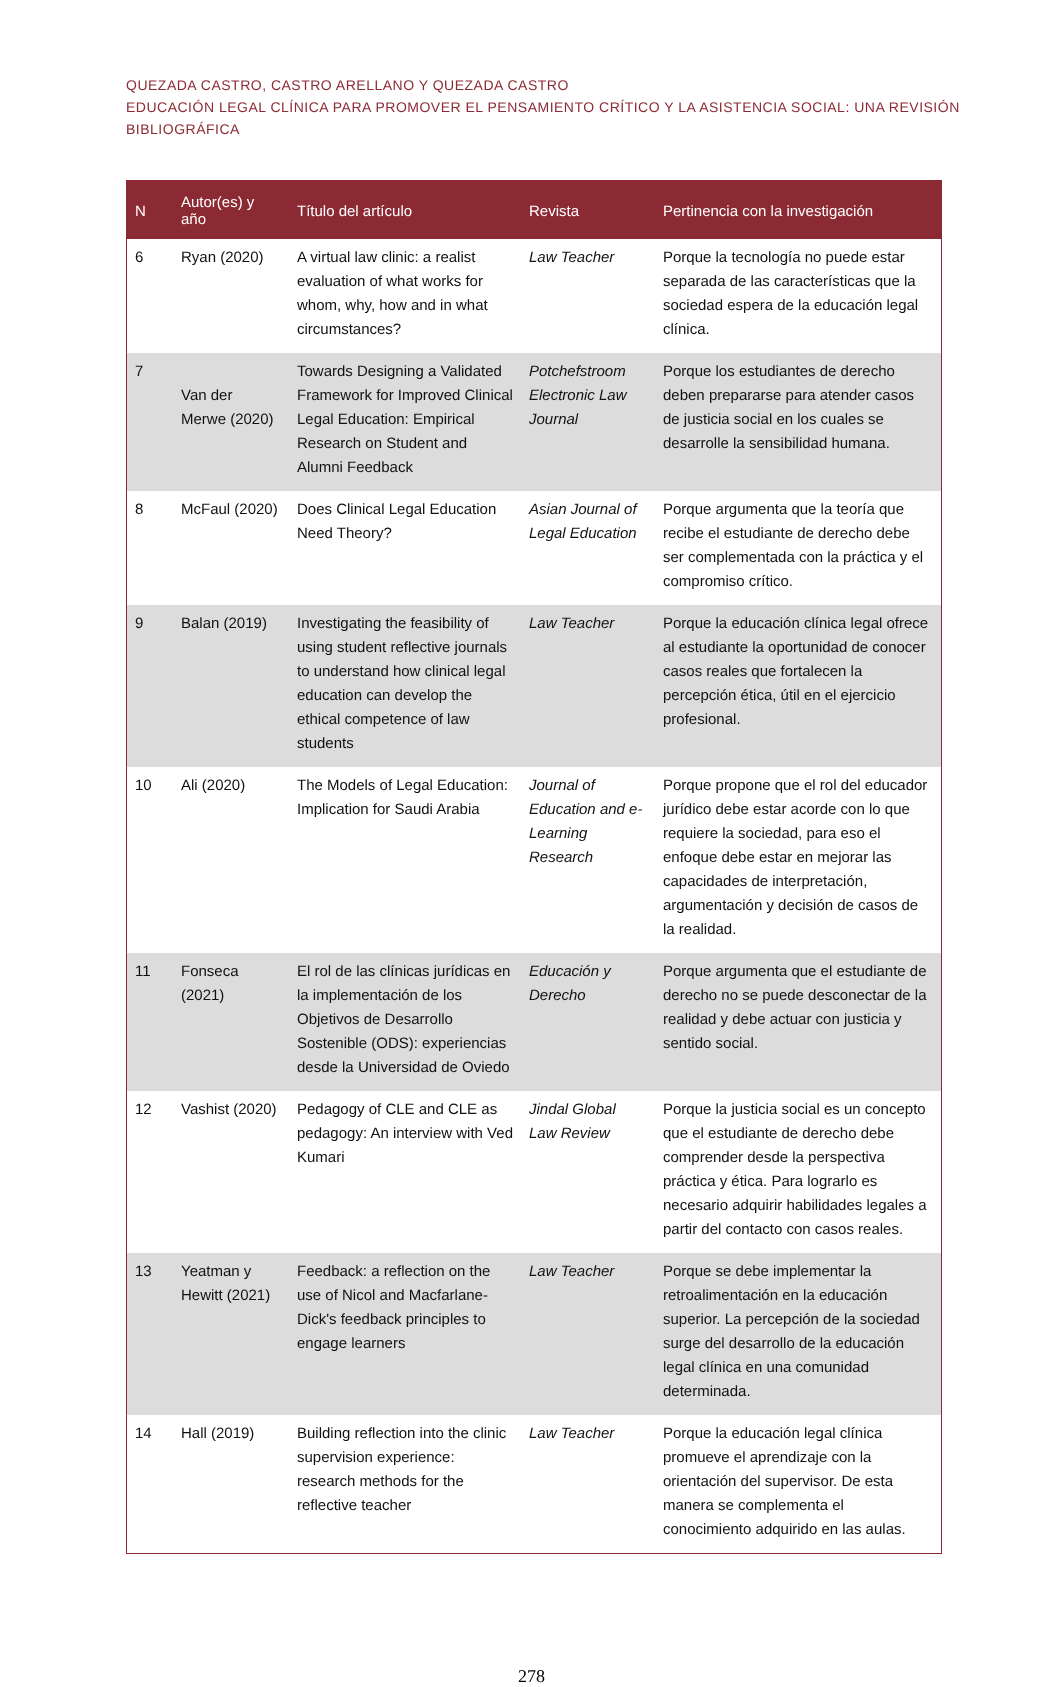QUEZADA CASTRO, CASTRO ARELLANO Y QUEZADA CASTRO
EDUCACIÓN LEGAL CLÍNICA PARA PROMOVER EL PENSAMIENTO CRÍTICO Y LA ASISTENCIA SOCIAL: UNA REVISIÓN BIBLIOGRÁFICA
| N | Autor(es) y año | Título del artículo | Revista | Pertinencia con la investigación |
| --- | --- | --- | --- | --- |
| 6 | Ryan (2020) | A virtual law clinic: a realist evaluation of what works for whom, why, how and in what circumstances? | Law Teacher | Porque la tecnología no puede estar separada de las características que la sociedad espera de la educación legal clínica. |
| 7 | Van der Merwe (2020) | Towards Designing a Validated Framework for Improved Clinical Legal Education: Empirical Research on Student and Alumni Feedback | Potchefstroom Electronic Law Journal | Porque los estudiantes de derecho deben prepararse para atender casos de justicia social en los cuales se desarrolle la sensibilidad humana. |
| 8 | McFaul (2020) | Does Clinical Legal Education Need Theory? | Asian Journal of Legal Education | Porque argumenta que la teoría que recibe el estudiante de derecho debe ser complementada con la práctica y el compromiso crítico. |
| 9 | Balan (2019) | Investigating the feasibility of using student reflective journals to understand how clinical legal education can develop the ethical competence of law students | Law Teacher | Porque la educación clínica legal ofrece al estudiante la oportunidad de conocer casos reales que fortalecen la percepción ética, útil en el ejercicio profesional. |
| 10 | Ali (2020) | The Models of Legal Education: Implication for Saudi Arabia | Journal of Education and e-Learning Research | Porque propone que el rol del educador jurídico debe estar acorde con lo que requiere la sociedad, para eso el enfoque debe estar en mejorar las capacidades de interpretación, argumentación y decisión de casos de la realidad. |
| 11 | Fonseca (2021) | El rol de las clínicas jurídicas en la implementación de los Objetivos de Desarrollo Sostenible (ODS): experiencias desde la Universidad de Oviedo | Educación y Derecho | Porque argumenta que el estudiante de derecho no se puede desconectar de la realidad y debe actuar con justicia y sentido social. |
| 12 | Vashist (2020) | Pedagogy of CLE and CLE as pedagogy: An interview with Ved Kumari | Jindal Global Law Review | Porque la justicia social es un concepto que el estudiante de derecho debe comprender desde la perspectiva práctica y ética. Para lograrlo es necesario adquirir habilidades legales a partir del contacto con casos reales. |
| 13 | Yeatman y Hewitt (2021) | Feedback: a reflection on the use of Nicol and Macfarlane-Dick's feedback principles to engage learners | Law Teacher | Porque se debe implementar la retroalimentación en la educación superior. La percepción de la sociedad surge del desarrollo de la educación legal clínica en una comunidad determinada. |
| 14 | Hall (2019) | Building reflection into the clinic supervision experience: research methods for the reflective teacher | Law Teacher | Porque la educación legal clínica promueve el aprendizaje con la orientación del supervisor. De esta manera se complementa el conocimiento adquirido en las aulas. |
278